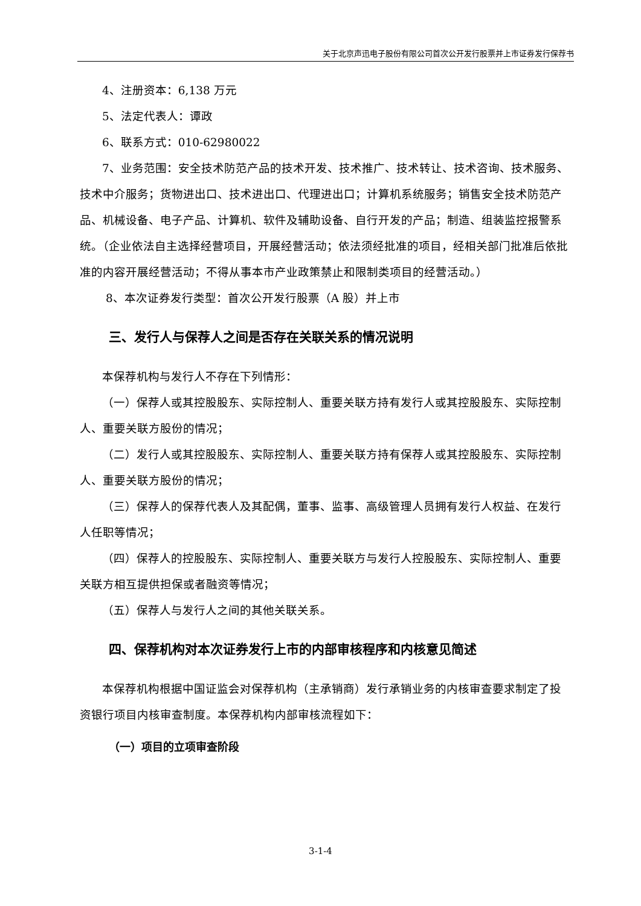关于北京声迅电子股份有限公司首次公开发行股票并上市证券发行保荐书
4、注册资本：6,138 万元
5、法定代表人：谭政
6、联系方式：010-62980022
7、业务范围：安全技术防范产品的技术开发、技术推广、技术转让、技术咨询、技术服务、技术中介服务；货物进出口、技术进出口、代理进出口；计算机系统服务；销售安全技术防范产品、机械设备、电子产品、计算机、软件及辅助设备、自行开发的产品；制造、组装监控报警系统。（企业依法自主选择经营项目，开展经营活动；依法须经批准的项目，经相关部门批准后依批准的内容开展经营活动；不得从事本市产业政策禁止和限制类项目的经营活动。）
8、本次证券发行类型：首次公开发行股票（A 股）并上市
三、发行人与保荐人之间是否存在关联关系的情况说明
本保荐机构与发行人不存在下列情形：
（一）保荐人或其控股股东、实际控制人、重要关联方持有发行人或其控股股东、实际控制人、重要关联方股份的情况；
（二）发行人或其控股股东、实际控制人、重要关联方持有保荐人或其控股股东、实际控制人、重要关联方股份的情况；
（三）保荐人的保荐代表人及其配偶，董事、监事、高级管理人员拥有发行人权益、在发行人任职等情况；
（四）保荐人的控股股东、实际控制人、重要关联方与发行人控股股东、实际控制人、重要关联方相互提供担保或者融资等情况；
（五）保荐人与发行人之间的其他关联关系。
四、保荐机构对本次证券发行上市的内部审核程序和内核意见简述
本保荐机构根据中国证监会对保荐机构（主承销商）发行承销业务的内核审查要求制定了投资银行项目内核审查制度。本保荐机构内部审核流程如下：
（一）项目的立项审查阶段
3-1-4